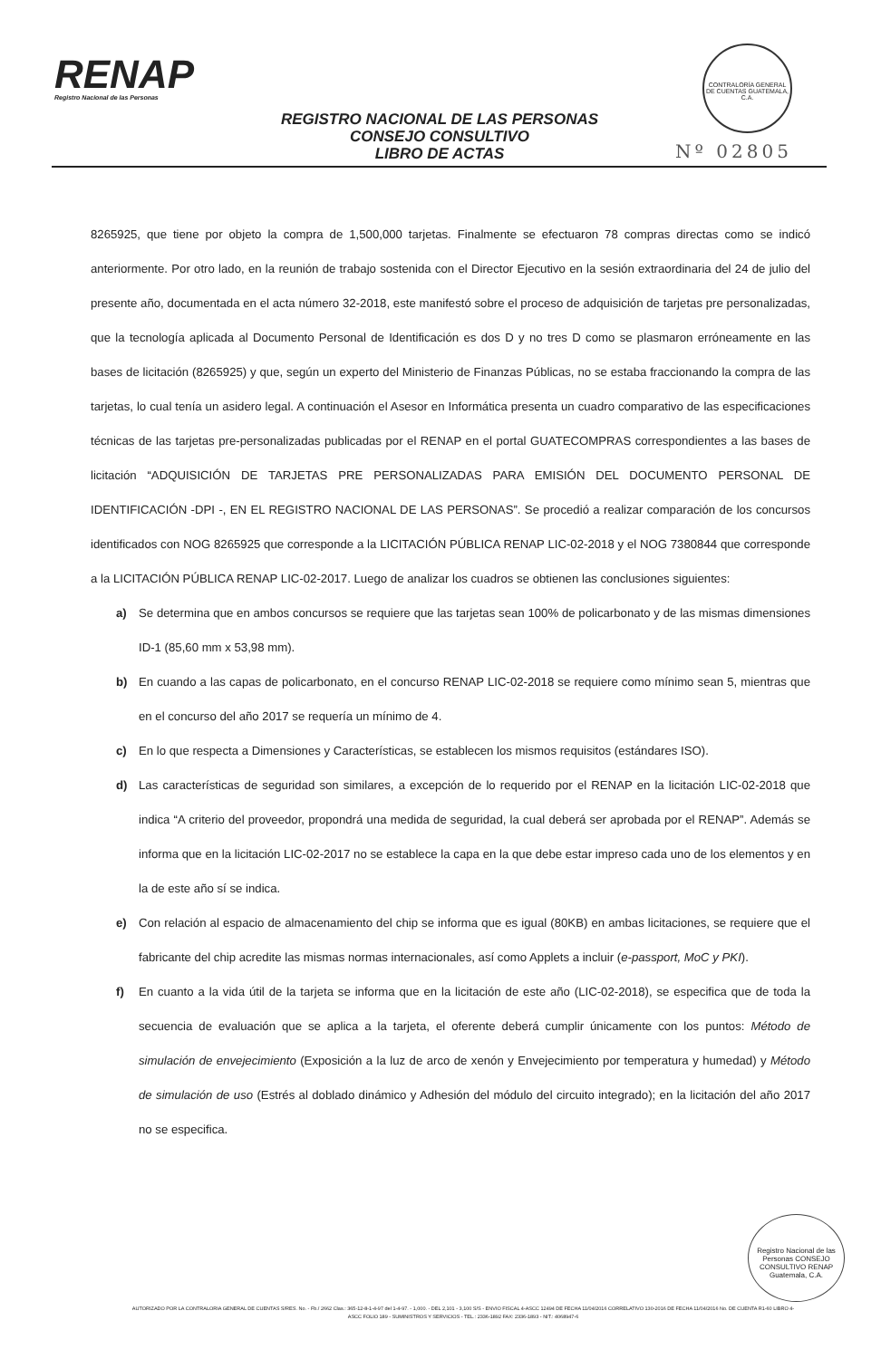RENAP
Registro Nacional de las Personas
CONTRALORÍA GENERAL DE CUENTAS GUATEMALA, C.A.
REGISTRO NACIONAL DE LAS PERSONAS
CONSEJO CONSULTIVO
LIBRO DE ACTAS
Nº 02805
8265925, que tiene por objeto la compra de 1,500,000 tarjetas. Finalmente se efectuaron 78 compras directas como se indicó anteriormente. Por otro lado, en la reunión de trabajo sostenida con el Director Ejecutivo en la sesión extraordinaria del 24 de julio del presente año, documentada en el acta número 32-2018, este manifestó sobre el proceso de adquisición de tarjetas pre personalizadas, que la tecnología aplicada al Documento Personal de Identificación es dos D y no tres D como se plasmaron erróneamente en las bases de licitación (8265925) y que, según un experto del Ministerio de Finanzas Públicas, no se estaba fraccionando la compra de las tarjetas, lo cual tenía un asidero legal. A continuación el Asesor en Informática presenta un cuadro comparativo de las especificaciones técnicas de las tarjetas pre-personalizadas publicadas por el RENAP en el portal GUATECOMPRAS correspondientes a las bases de licitación “ADQUISICIÓN DE TARJETAS PRE PERSONALIZADAS PARA EMISIÓN DEL DOCUMENTO PERSONAL DE IDENTIFICACIÓN -DPI -, EN EL REGISTRO NACIONAL DE LAS PERSONAS”. Se procedió a realizar comparación de los concursos identificados con NOG 8265925 que corresponde a la LICITACIÓN PÚBLICA RENAP LIC-02-2018 y el NOG 7380844 que corresponde a la LICITACIÓN PÚBLICA RENAP LIC-02-2017. Luego de analizar los cuadros se obtienen las conclusiones siguientes:
a) Se determina que en ambos concursos se requiere que las tarjetas sean 100% de policarbonato y de las mismas dimensiones ID-1 (85,60 mm x 53,98 mm).
b) En cuando a las capas de policarbonato, en el concurso RENAP LIC-02-2018 se requiere como mínimo sean 5, mientras que en el concurso del año 2017 se requería un mínimo de 4.
c) En lo que respecta a Dimensiones y Características, se establecen los mismos requisitos (estándares ISO).
d) Las características de seguridad son similares, a excepción de lo requerido por el RENAP en la licitación LIC-02-2018 que indica “A criterio del proveedor, propondrá una medida de seguridad, la cual deberá ser aprobada por el RENAP”. Además se informa que en la licitación LIC-02-2017 no se establece la capa en la que debe estar impreso cada uno de los elementos y en la de este año sí se indica.
e) Con relación al espacio de almacenamiento del chip se informa que es igual (80KB) en ambas licitaciones, se requiere que el fabricante del chip acredite las mismas normas internacionales, así como Applets a incluir (e-passport, MoC y PKI).
f) En cuanto a la vida útil de la tarjeta se informa que en la licitación de este año (LIC-02-2018), se especifica que de toda la secuencia de evaluación que se aplica a la tarjeta, el oferente deberá cumplir únicamente con los puntos: Método de simulación de envejecimiento (Exposición a la luz de arco de xenón y Envejecimiento por temperatura y humedad) y Método de simulación de uso (Estrés al doblado dinámico y Adhesión del módulo del circuito integrado); en la licitación del año 2017 no se especifica.
Registro Nacional de las Personas CONSEJO CONSULTIVO RENAP Guatemala, C.A.
AUTORIZADO POR LA CONTRALORIA GENERAL DE CUENTAS S/RES. No. - Fb./ 2662 Clas.: 365-12-8-1-4-97 del 1-4-97. - 1,000. - DEL 2,101 - 3,100 S/S - ENVIO FISCAL 4-ASCC 12494 DE FECHA 11/04/2016 CORRELATIVO 130-2016 DE FECHA 11/04/2016 No. DE CUENTA R1-60 LIBRO 4-ASCC FOLIO 189 - SUMINISTROS Y SERVICIOS - TEL.: 2336-1892 FAX: 2336-1893 - NIT.: 4068947-6